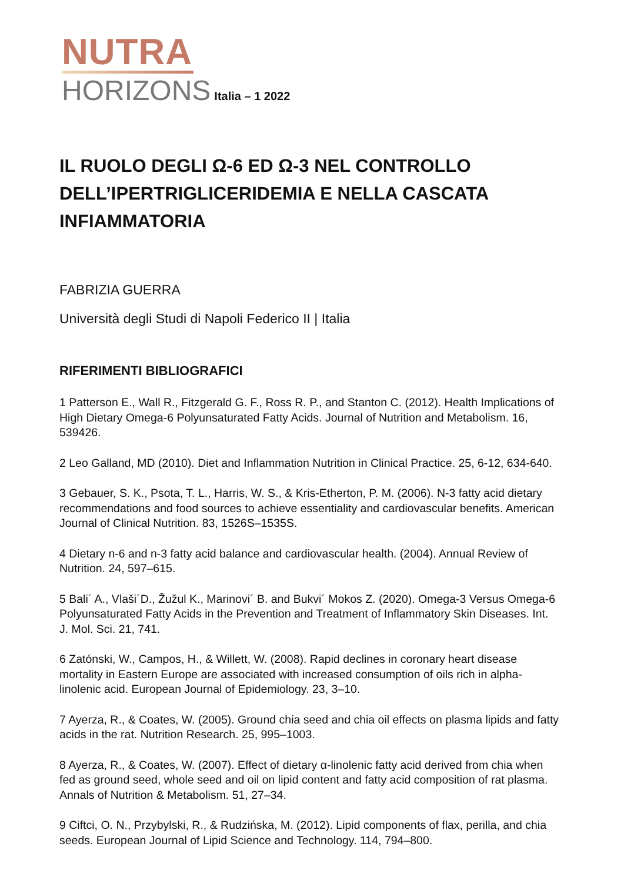NUTRA
HORIZONS Italia – 1 2022
IL RUOLO DEGLI Ω-6 ED Ω-3 NEL CONTROLLO DELL’IPERTRIGLICERIDEMIA E NELLA CASCATA INFIAMMATORIA
FABRIZIA GUERRA
Università degli Studi di Napoli Federico II | Italia
RIFERIMENTI BIBLIOGRAFICI
1 Patterson E., Wall R., Fitzgerald G. F., Ross R. P., and Stanton C. (2012). Health Implications of High Dietary Omega-6 Polyunsaturated Fatty Acids. Journal of Nutrition and Metabolism. 16, 539426.
2 Leo Galland, MD (2010). Diet and Inflammation Nutrition in Clinical Practice. 25, 6-12, 634-640.
3 Gebauer, S. K., Psota, T. L., Harris, W. S., & Kris-Etherton, P. M. (2006). N-3 fatty acid dietary recommendations and food sources to achieve essentiality and cardiovascular benefits. American Journal of Clinical Nutrition. 83, 1526S–1535S.
4 Dietary n-6 and n-3 fatty acid balance and cardiovascular health. (2004). Annual Review of Nutrition. 24, 597–615.
5 Bali´ A., Vlaši´D., Žužul K., Marinovi´ B. and Bukvi´ Mokos Z. (2020). Omega-3 Versus Omega-6 Polyunsaturated Fatty Acids in the Prevention and Treatment of Inflammatory Skin Diseases. Int. J. Mol. Sci. 21, 741.
6 Zatónski, W., Campos, H., & Willett, W. (2008). Rapid declines in coronary heart disease mortality in Eastern Europe are associated with increased consumption of oils rich in alpha-linolenic acid. European Journal of Epidemiology. 23, 3–10.
7 Ayerza, R., & Coates, W. (2005). Ground chia seed and chia oil effects on plasma lipids and fatty acids in the rat. Nutrition Research. 25, 995–1003.
8 Ayerza, R., & Coates, W. (2007). Effect of dietary α-linolenic fatty acid derived from chia when fed as ground seed, whole seed and oil on lipid content and fatty acid composition of rat plasma. Annals of Nutrition & Metabolism. 51, 27–34.
9 Ciftci, O. N., Przybylski, R., & Rudzińska, M. (2012). Lipid components of flax, perilla, and chia seeds. European Journal of Lipid Science and Technology. 114, 794–800.